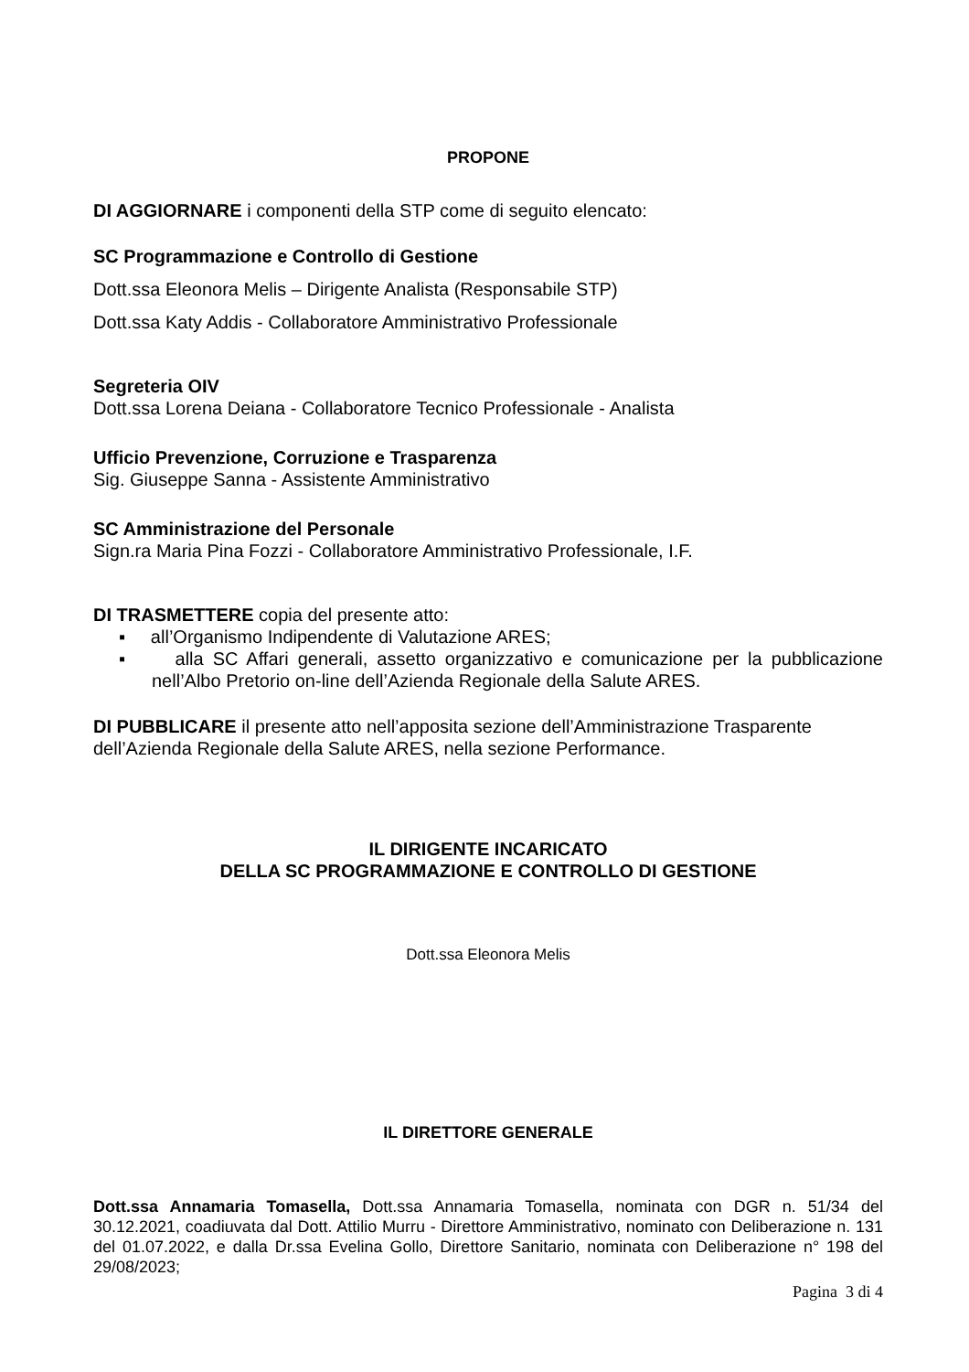PROPONE
DI AGGIORNARE i componenti della STP come di seguito elencato:
SC Programmazione e Controllo di Gestione
Dott.ssa Eleonora Melis – Dirigente Analista (Responsabile STP)
Dott.ssa Katy Addis - Collaboratore Amministrativo Professionale
Segreteria OIV
Dott.ssa Lorena Deiana - Collaboratore Tecnico Professionale - Analista
Ufficio Prevenzione, Corruzione e Trasparenza
Sig. Giuseppe Sanna - Assistente Amministrativo
SC Amministrazione del Personale
Sign.ra Maria Pina Fozzi - Collaboratore Amministrativo Professionale, I.F.
DI TRASMETTERE copia del presente atto:
▪ all’Organismo Indipendente di Valutazione ARES;
▪ alla SC Affari generali, assetto organizzativo e comunicazione per la pubblicazione nell’Albo Pretorio on-line dell’Azienda Regionale della Salute ARES.
DI PUBBLICARE il presente atto nell’apposita sezione dell’Amministrazione Trasparente dell’Azienda Regionale della Salute ARES, nella sezione Performance.
IL DIRIGENTE INCARICATO
DELLA SC PROGRAMMAZIONE E CONTROLLO DI GESTIONE
Dott.ssa Eleonora Melis
IL DIRETTORE GENERALE
Dott.ssa Annamaria Tomasella, Dott.ssa Annamaria Tomasella, nominata con DGR n. 51/34 del 30.12.2021, coadiuvata dal Dott. Attilio Murru - Direttore Amministrativo, nominato con Deliberazione n. 131 del 01.07.2022, e dalla Dr.ssa Evelina Gollo, Direttore Sanitario, nominata con Deliberazione n° 198 del 29/08/2023;
Pagina 3 di 4